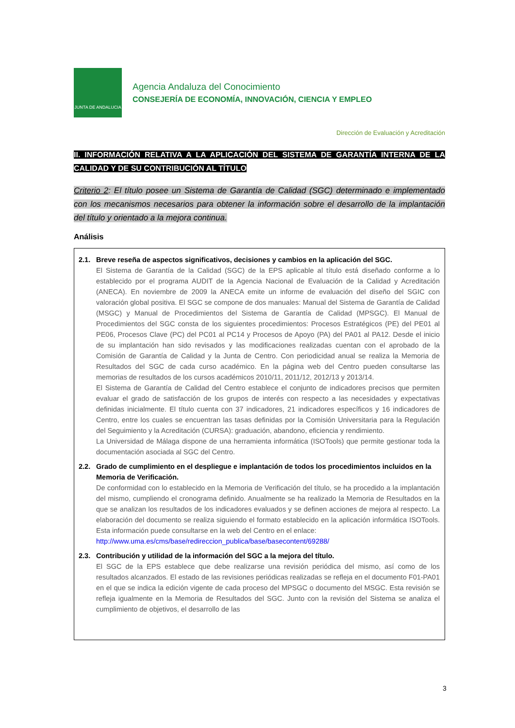JUNTA DE ANDALUCIA
Agencia Andaluza del Conocimiento
CONSEJERÍA DE ECONOMÍA, INNOVACIÓN, CIENCIA Y EMPLEO
Dirección de Evaluación y Acreditación
II. INFORMACIÓN RELATIVA A LA APLICACIÓN DEL SISTEMA DE GARANTÍA INTERNA DE LA CALIDAD Y DE SU CONTRIBUCIÓN AL TÍTULO
Criterio 2: El título posee un Sistema de Garantía de Calidad (SGC) determinado e implementado con los mecanismos necesarios para obtener la información sobre el desarrollo de la implantación del título y orientado a la mejora continua.
Análisis
2.1. Breve reseña de aspectos significativos, decisiones y cambios en la aplicación del SGC.
El Sistema de Garantía de la Calidad (SGC) de la EPS aplicable al título está diseñado conforme a lo establecido por el programa AUDIT de la Agencia Nacional de Evaluación de la Calidad y Acreditación (ANECA). En noviembre de 2009 la ANECA emite un informe de evaluación del diseño del SGIC con valoración global positiva. El SGC se compone de dos manuales: Manual del Sistema de Garantía de Calidad (MSGC) y Manual de Procedimientos del Sistema de Garantía de Calidad (MPSGC). El Manual de Procedimientos del SGC consta de los siguientes procedimientos: Procesos Estratégicos (PE) del PE01 al PE06, Procesos Clave (PC) del PC01 al PC14 y Procesos de Apoyo (PA) del PA01 al PA12. Desde el inicio de su implantación han sido revisados y las modificaciones realizadas cuentan con el aprobado de la Comisión de Garantía de Calidad y la Junta de Centro. Con periodicidad anual se realiza la Memoria de Resultados del SGC de cada curso académico. En la página web del Centro pueden consultarse las memorias de resultados de los cursos académicos 2010/11, 2011/12, 2012/13 y 2013/14.
El Sistema de Garantía de Calidad del Centro establece el conjunto de indicadores precisos que permiten evaluar el grado de satisfacción de los grupos de interés con respecto a las necesidades y expectativas definidas inicialmente. El título cuenta con 37 indicadores, 21 indicadores específicos y 16 indicadores de Centro, entre los cuales se encuentran las tasas definidas por la Comisión Universitaria para la Regulación del Seguimiento y la Acreditación (CURSA): graduación, abandono, eficiencia y rendimiento.
La Universidad de Málaga dispone de una herramienta informática (ISOTools) que permite gestionar toda la documentación asociada al SGC del Centro.
2.2. Grado de cumplimiento en el despliegue e implantación de todos los procedimientos incluidos en la Memoria de Verificación.
De conformidad con lo establecido en la Memoria de Verificación del título, se ha procedido a la implantación del mismo, cumpliendo el cronograma definido. Anualmente se ha realizado la Memoria de Resultados en la que se analizan los resultados de los indicadores evaluados y se definen acciones de mejora al respecto. La elaboración del documento se realiza siguiendo el formato establecido en la aplicación informática ISOTools. Esta información puede consultarse en la web del Centro en el enlace:
http://www.uma.es/cms/base/redireccion_publica/base/basecontent/69288/
2.3. Contribución y utilidad de la información del SGC a la mejora del título.
El SGC de la EPS establece que debe realizarse una revisión periódica del mismo, así como de los resultados alcanzados. El estado de las revisiones periódicas realizadas se refleja en el documento F01-PA01 en el que se indica la edición vigente de cada proceso del MPSGC o documento del MSGC. Esta revisión se refleja igualmente en la Memoria de Resultados del SGC. Junto con la revisión del Sistema se analiza el cumplimiento de objetivos, el desarrollo de las
3